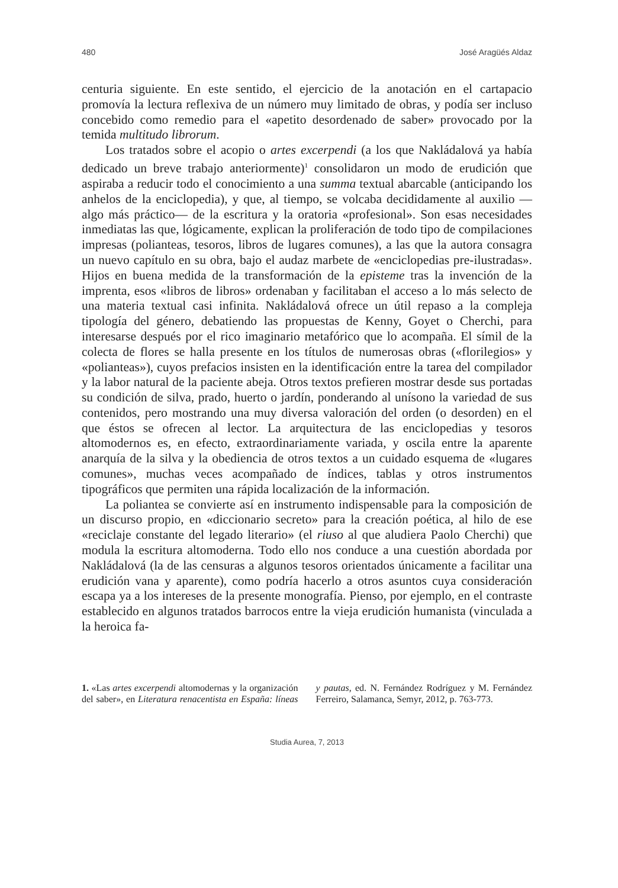480 José Aragüés Aldaz
centuria siguiente. En este sentido, el ejercicio de la anotación en el cartapacio promovía la lectura reflexiva de un número muy limitado de obras, y podía ser incluso concebido como remedio para el «apetito desordenado de saber» provocado por la temida multitudo librorum.
Los tratados sobre el acopio o artes excerpendi (a los que Nakládalová ya había dedicado un breve trabajo anteriormente)<sup>1</sup> consolidaron un modo de erudición que aspiraba a reducir todo el conocimiento a una summa textual abarcable (anticipando los anhelos de la enciclopedia), y que, al tiempo, se volcaba decididamente al auxilio —algo más práctico— de la escritura y la oratoria «profesional». Son esas necesidades inmediatas las que, lógicamente, explican la proliferación de todo tipo de compilaciones impresas (polianteas, tesoros, libros de lugares comunes), a las que la autora consagra un nuevo capítulo en su obra, bajo el audaz marbete de «enciclopedias pre-ilustradas». Hijos en buena medida de la transformación de la episteme tras la invención de la imprenta, esos «libros de libros» ordenaban y facilitaban el acceso a lo más selecto de una materia textual casi infinita. Nakládalová ofrece un útil repaso a la compleja tipología del género, debatiendo las propuestas de Kenny, Goyet o Cherchi, para interesarse después por el rico imaginario metafórico que lo acompaña. El símil de la colecta de flores se halla presente en los títulos de numerosas obras («florilegios» y «polianteas»), cuyos prefacios insisten en la identificación entre la tarea del compilador y la labor natural de la paciente abeja. Otros textos prefieren mostrar desde sus portadas su condición de silva, prado, huerto o jardín, ponderando al unísono la variedad de sus contenidos, pero mostrando una muy diversa valoración del orden (o desorden) en el que éstos se ofrecen al lector. La arquitectura de las enciclopedias y tesoros altomodernos es, en efecto, extraordinariamente variada, y oscila entre la aparente anarquía de la silva y la obediencia de otros textos a un cuidado esquema de «lugares comunes», muchas veces acompañado de índices, tablas y otros instrumentos tipográficos que permiten una rápida localización de la información.
La poliantea se convierte así en instrumento indispensable para la composición de un discurso propio, en «diccionario secreto» para la creación poética, al hilo de ese «reciclaje constante del legado literario» (el riuso al que aludiera Paolo Cherchi) que modula la escritura altomoderna. Todo ello nos conduce a una cuestión abordada por Nakládalová (la de las censuras a algunos tesoros orientados únicamente a facilitar una erudición vana y aparente), como podría hacerlo a otros asuntos cuya consideración escapa ya a los intereses de la presente monografía. Pienso, por ejemplo, en el contraste establecido en algunos tratados barrocos entre la vieja erudición humanista (vinculada a la heroica fa-
1. «Las artes excerpendi altomodernas y la organización del saber», en Literatura renacentista en España: líneas y pautas, ed. N. Fernández Rodríguez y M. Fernández Ferreiro, Salamanca, Semyr, 2012, p. 763-773.
Studia Aurea, 7, 2013